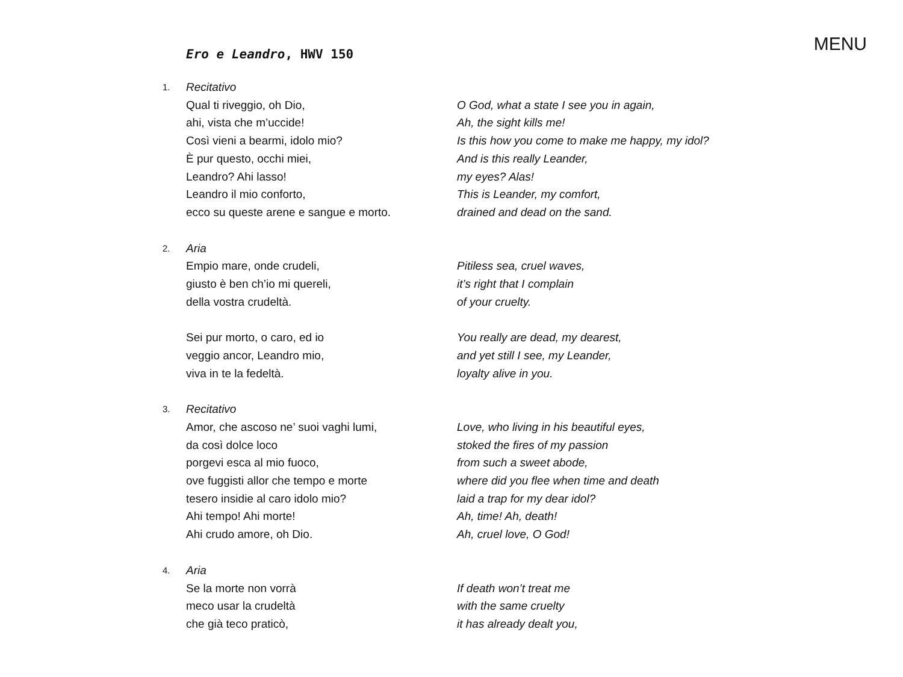MENU
Ero e Leandro, HWV 150
1.
Recitativo
Qual ti riveggio, oh Dio,
ahi, vista che m’uccide!
Così vieni a bearmi, idolo mio?
È pur questo, occhi miei,
Leandro? Ahi lasso!
Leandro il mio conforto,
ecco su queste arene e sangue e morto.
O God, what a state I see you in again,
Ah, the sight kills me!
Is this how you come to make me happy, my idol?
And is this really Leander,
my eyes? Alas!
This is Leander, my comfort,
drained and dead on the sand.
2.
Aria
Empio mare, onde crudeli,
giusto è ben ch’io mi quereli,
della vostra crudeltà.
Sei pur morto, o caro, ed io
veggio ancor, Leandro mio,
viva in te la fedeltà.
Pitiless sea, cruel waves,
it’s right that I complain
of your cruelty.
You really are dead, my dearest,
and yet still I see, my Leander,
loyalty alive in you.
3.
Recitativo
Amor, che ascoso ne’ suoi vaghi lumi,
da così dolce loco
porgevi esca al mio fuoco,
ove fuggisti allor che tempo e morte
tesero insidie al caro idolo mio?
Ahi tempo! Ahi morte!
Ahi crudo amore, oh Dio.
Love, who living in his beautiful eyes,
stoked the fires of my passion
from such a sweet abode,
where did you flee when time and death
laid a trap for my dear idol?
Ah, time! Ah, death!
Ah, cruel love, O God!
4.
Aria
Se la morte non vorrà
meco usar la crudeltà
che già teco praticò,
If death won’t treat me
with the same cruelty
it has already dealt you,